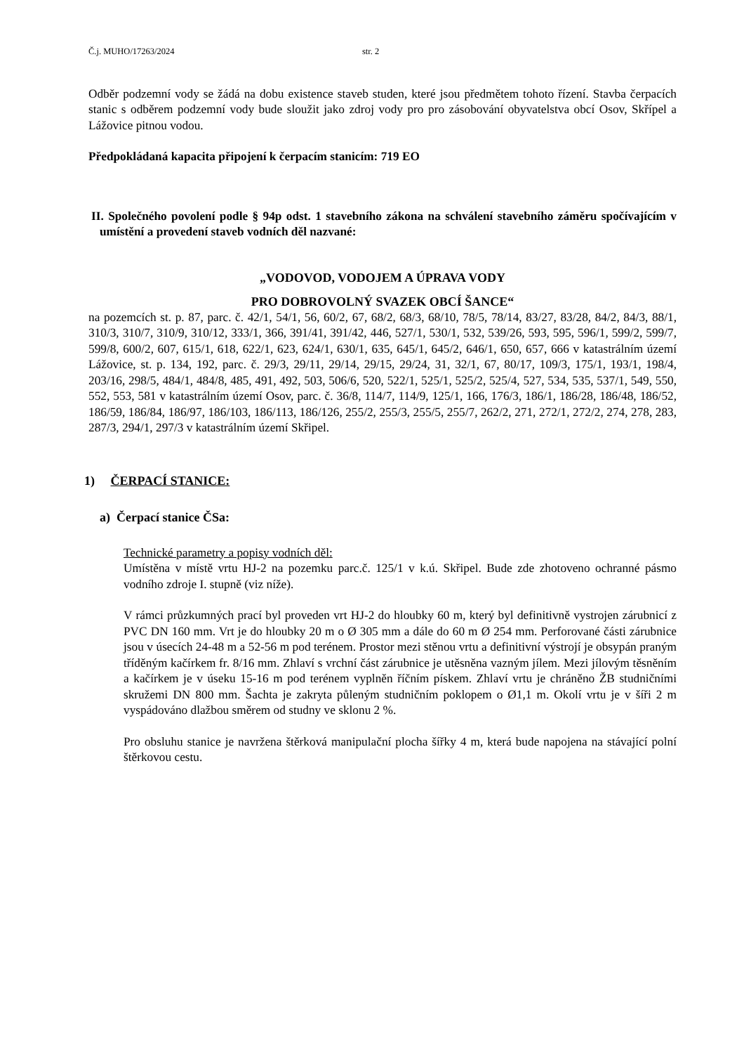Č.j. MUHO/17263/2024 str. 2
Odběr podzemní vody se žádá na dobu existence staveb studen, které jsou předmětem tohoto řízení. Stavba čerpacích stanic s odběrem podzemní vody bude sloužit jako zdroj vody pro pro zásobování obyvatelstva obcí Osov, Skřípel a Lážovice pitnou vodou.
Předpokládaná kapacita připojení k čerpacím stanicím: 719 EO
II. Společného povolení podle § 94p odst. 1 stavebního zákona na schválení stavebního záměru spočívajícím v umístění a provedení staveb vodních děl nazvané:
„VODOVOD, VODOJEM A ÚPRAVA VODY
PRO DOBROVOLNÝ SVAZEK OBCÍ ŠANCE“
na pozemcích st. p. 87, parc. č. 42/1, 54/1, 56, 60/2, 67, 68/2, 68/3, 68/10, 78/5, 78/14, 83/27, 83/28, 84/2, 84/3, 88/1, 310/3, 310/7, 310/9, 310/12, 333/1, 366, 391/41, 391/42, 446, 527/1, 530/1, 532, 539/26, 593, 595, 596/1, 599/2, 599/7, 599/8, 600/2, 607, 615/1, 618, 622/1, 623, 624/1, 630/1, 635, 645/1, 645/2, 646/1, 650, 657, 666 v katastrálním území Lážovice, st. p. 134, 192, parc. č. 29/3, 29/11, 29/14, 29/15, 29/24, 31, 32/1, 67, 80/17, 109/3, 175/1, 193/1, 198/4, 203/16, 298/5, 484/1, 484/8, 485, 491, 492, 503, 506/6, 520, 522/1, 525/1, 525/2, 525/4, 527, 534, 535, 537/1, 549, 550, 552, 553, 581 v katastrálním území Osov, parc. č. 36/8, 114/7, 114/9, 125/1, 166, 176/3, 186/1, 186/28, 186/48, 186/52, 186/59, 186/84, 186/97, 186/103, 186/113, 186/126, 255/2, 255/3, 255/5, 255/7, 262/2, 271, 272/1, 272/2, 274, 278, 283, 287/3, 294/1, 297/3 v katastrálním území Skřipel.
1) ČERPACÍ STANICE:
a) Čerpací stanice ČSa:
Technické parametry a popisy vodních děl:
Umístěna v místě vrtu HJ-2 na pozemku parc.č. 125/1 v k.ú. Skřipel. Bude zde zhotoveno ochranné pásmo vodního zdroje I. stupně (viz níže).
V rámci průzkumných prací byl proveden vrt HJ-2 do hloubky 60 m, který byl definitivně vystrojen zárubnicí z PVC DN 160 mm. Vrt je do hloubky 20 m o Ø 305 mm a dále do 60 m Ø 254 mm. Perforované části zárubnice jsou v úsecích 24-48 m a 52-56 m pod terénem. Prostor mezi stěnou vrtu a definitivní výstrojí je obsypán praným tříděným kačírkem fr. 8/16 mm. Zhlaví s vrchní část zárubnice je utěsněna vazným jílem. Mezi jílovým těsněním a kačírkem je v úseku 15-16 m pod terénem vyplněn říčním pískem. Zhlaví vrtu je chráněno ŽB studničními skružemi DN 800 mm. Šachta je zakryta půleným studničním poklopem o Ø1,1 m. Okolí vrtu je v šíři 2 m vyspádováno dlažbou směrem od studny ve sklonu 2 %.
Pro obsluhu stanice je navržena štěrková manipulační plocha šířky 4 m, která bude napojena na stávající polní štěrkovou cestu.